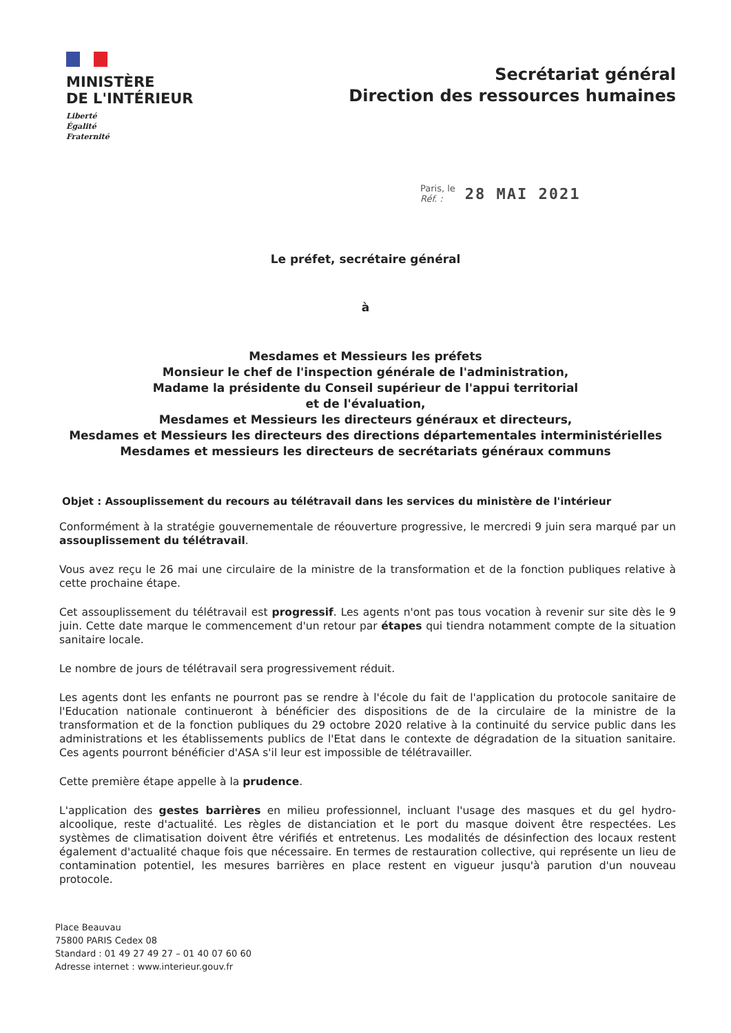MINISTÈRE
DE L'INTÉRIEUR
Liberté
Égalité
Fraternité
Secrétariat général
Direction des ressources humaines
Paris, le
Réf. :
28 MAI 2021
Le préfet, secrétaire général
à
Mesdames et Messieurs les préfets
Monsieur le chef de l'inspection générale de l'administration,
Madame la présidente du Conseil supérieur de l'appui territorial
et de l'évaluation,
Mesdames et Messieurs les directeurs généraux et directeurs,
Mesdames et Messieurs les directeurs des directions départementales interministérielles
Mesdames et messieurs les directeurs de secrétariats généraux communs
Objet : Assouplissement du recours au télétravail dans les services du ministère de l'intérieur
Conformément à la stratégie gouvernementale de réouverture progressive, le mercredi 9 juin sera marqué par un assouplissement du télétravail.
Vous avez reçu le 26 mai une circulaire de la ministre de la transformation et de la fonction publiques relative à cette prochaine étape.
Cet assouplissement du télétravail est progressif. Les agents n'ont pas tous vocation à revenir sur site dès le 9 juin. Cette date marque le commencement d'un retour par étapes qui tiendra notamment compte de la situation sanitaire locale.
Le nombre de jours de télétravail sera progressivement réduit.
Les agents dont les enfants ne pourront pas se rendre à l'école du fait de l'application du protocole sanitaire de l'Education nationale continueront à bénéficier des dispositions de de la circulaire de la ministre de la transformation et de la fonction publiques du 29 octobre 2020 relative à la continuité du service public dans les administrations et les établissements publics de l'Etat dans le contexte de dégradation de la situation sanitaire. Ces agents pourront bénéficier d'ASA s'il leur est impossible de télétravailler.
Cette première étape appelle à la prudence.
L'application des gestes barrières en milieu professionnel, incluant l'usage des masques et du gel hydro-alcoolique, reste d'actualité. Les règles de distanciation et le port du masque doivent être respectées. Les systèmes de climatisation doivent être vérifiés et entretenus. Les modalités de désinfection des locaux restent également d'actualité chaque fois que nécessaire. En termes de restauration collective, qui représente un lieu de contamination potentiel, les mesures barrières en place restent en vigueur jusqu'à parution d'un nouveau protocole.
Place Beauvau
75800 PARIS Cedex 08
Standard : 01 49 27 49 27 – 01 40 07 60 60
Adresse internet : www.interieur.gouv.fr